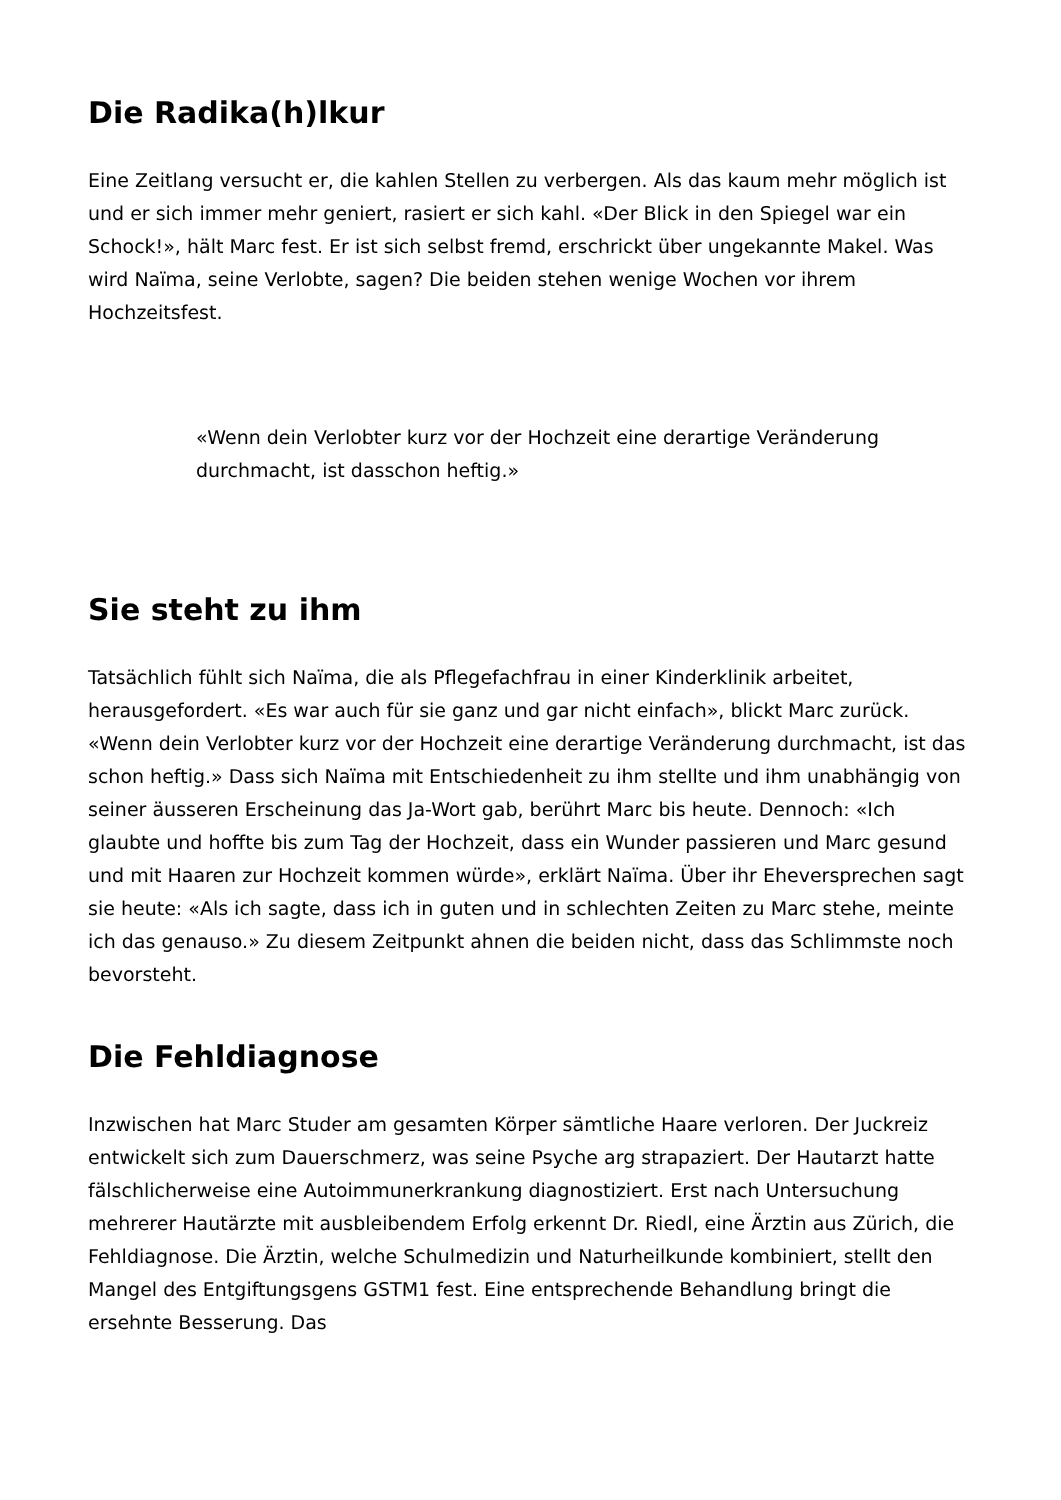Die Radika(h)lkur
Eine Zeitlang versucht er, die kahlen Stellen zu verbergen. Als das kaum mehr möglich ist und er sich immer mehr geniert, rasiert er sich kahl. «Der Blick in den Spiegel war ein Schock!», hält Marc fest. Er ist sich selbst fremd, erschrickt über ungekannte Makel. Was wird Naïma, seine Verlobte, sagen? Die beiden stehen wenige Wochen vor ihrem Hochzeitsfest.
«Wenn dein Verlobter kurz vor der Hochzeit eine derartige Veränderung durchmacht, ist dasschon heftig.»
Sie steht zu ihm
Tatsächlich fühlt sich Naïma, die als Pflegefachfrau in einer Kinderklinik arbeitet, herausgefordert. «Es war auch für sie ganz und gar nicht einfach», blickt Marc zurück. «Wenn dein Verlobter kurz vor der Hochzeit eine derartige Veränderung durchmacht, ist das schon heftig.» Dass sich Naïma mit Entschiedenheit zu ihm stellte und ihm unabhängig von seiner äusseren Erscheinung das Ja-Wort gab, berührt Marc bis heute. Dennoch: «Ich glaubte und hoffte bis zum Tag der Hochzeit, dass ein Wunder passieren und Marc gesund und mit Haaren zur Hochzeit kommen würde», erklärt Naïma. Über ihr Eheversprechen sagt sie heute: «Als ich sagte, dass ich in guten und in schlechten Zeiten zu Marc stehe, meinte ich das genauso.» Zu diesem Zeitpunkt ahnen die beiden nicht, dass das Schlimmste noch bevorsteht.
Die Fehldiagnose
Inzwischen hat Marc Studer am gesamten Körper sämtliche Haare verloren. Der Juckreiz entwickelt sich zum Dauerschmerz, was seine Psyche arg strapaziert. Der Hautarzt hatte fälschlicherweise eine Autoimmunerkrankung diagnostiziert. Erst nach Untersuchung mehrerer Hautärzte mit ausbleibendem Erfolg erkennt Dr. Riedl, eine Ärztin aus Zürich, die Fehldiagnose. Die Ärztin, welche Schulmedizin und Naturheilkunde kombiniert, stellt den Mangel des Entgiftungsgens GSTM1 fest. Eine entsprechende Behandlung bringt die ersehnte Besserung. Das